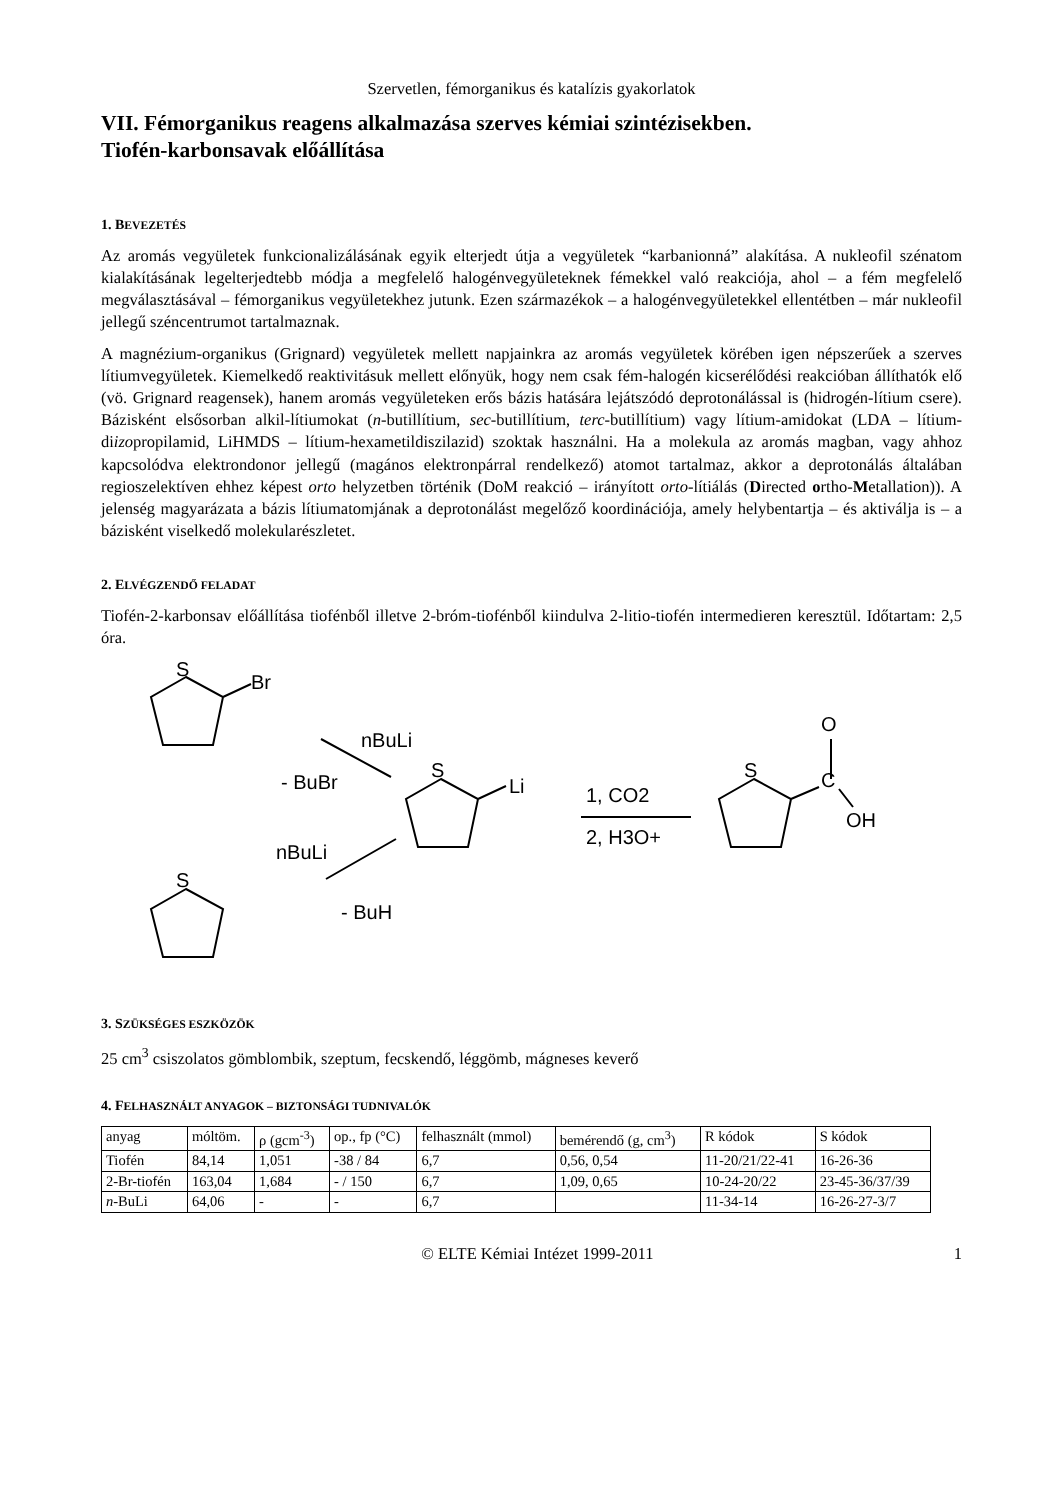Szervetlen, fémorganikus és katalízis gyakorlatok
VII. Fémorganikus reagens alkalmazása szerves kémiai szintézisekben.
Tiofén-karbonsavak előállítása
1. BEVEZETÉS
Az aromás vegyületek funkcionalizálásának egyik elterjedt útja a vegyületek “karbanionná” alakítása. A nukleofil szénatom kialakításának legelterjedtebb módja a megfelelő halogénvegyületeknek fémekkel való reakciója, ahol – a fém megfelelő megválasztásával – fémorganikus vegyületekhez jutunk. Ezen származékok – a halogénvegyületekkel ellentétben – már nukleofil jellegű széncentrumot tartalmaznak.
A magnézium-organikus (Grignard) vegyületek mellett napjainkra az aromás vegyületek körében igen népszerűek a szerves lítiumvegyületek. Kiemelkedő reaktivitásuk mellett előnyük, hogy nem csak fém-halogén kicserélődési reakcióban állíthatók elő (vö. Grignard reagensek), hanem aromás vegyületeken erős bázis hatására lejátszódó deprotonálással is (hidrogén-lítium csere). Bázisként elsősorban alkil-lítiumokat (n-butillítium, sec-butillítium, terc-butillítium) vagy lítium-amidokat (LDA – lítium-diizopropilamid, LiHMDS – lítium-hexametildiszilazid) szoktak használni. Ha a molekula az aromás magban, vagy ahhoz kapcsolódva elektrondonor jellegű (magános elektronpárral rendelkező) atomot tartalmaz, akkor a deprotonálás általában regioszelektíven ehhez képest orto helyzetben történik (DoM reakció – irányított orto-lítiálás (Directed ortho-Metallation)). A jelenség magyarázata a bázis lítiumatomjának a deprotonálást megelőző koordinációja, amely helybentartja – és aktiválja is – a bázisként viselkedő molekularészletet.
2. ELVÉGZENDŐ FELADAT
Tiofén-2-karbonsav előállítása tiofénből illetve 2-bróm-tiofénből kiindulva 2-litio-tiofén intermedieren keresztül. Időtartam: 2,5 óra.
S
Br
S
S
Li
S
O
C
OH
nBuLi
- BuBr
nBuLi
- BuH
1, CO2
2, H3O+
3. SZÜKSÉGES ESZKÖZÖK
25 cm<sup>3</sup> csiszolatos gömblombik, szeptum, fecskendő, léggömb, mágneses keverő
4. FELHASZNÁLT ANYAGOK – BIZTONSÁGI TUDNIVALÓK
| anyag | móltöm. | ρ (gcm<sup>-3</sup>) | op., fp (°C) | felhasznált (mmol) | bemérendő (g, cm<sup>3</sup>) | R kódok | S kódok |
| Tiofén | 84,14 | 1,051 | -38 / 84 | 6,7 | 0,56, 0,54 | 11-20/21/22-41 | 16-26-36 |
| 2-Br-tiofén | 163,04 | 1,684 | - / 150 | 6,7 | 1,09, 0,65 | 10-24-20/22 | 23-45-36/37/39 |
| n -BuLi | 64,06 | - | - | 6,7 | | 11-34-14 | 16-26-27-3/7 |
© ELTE Kémiai Intézet 1999-2011 1